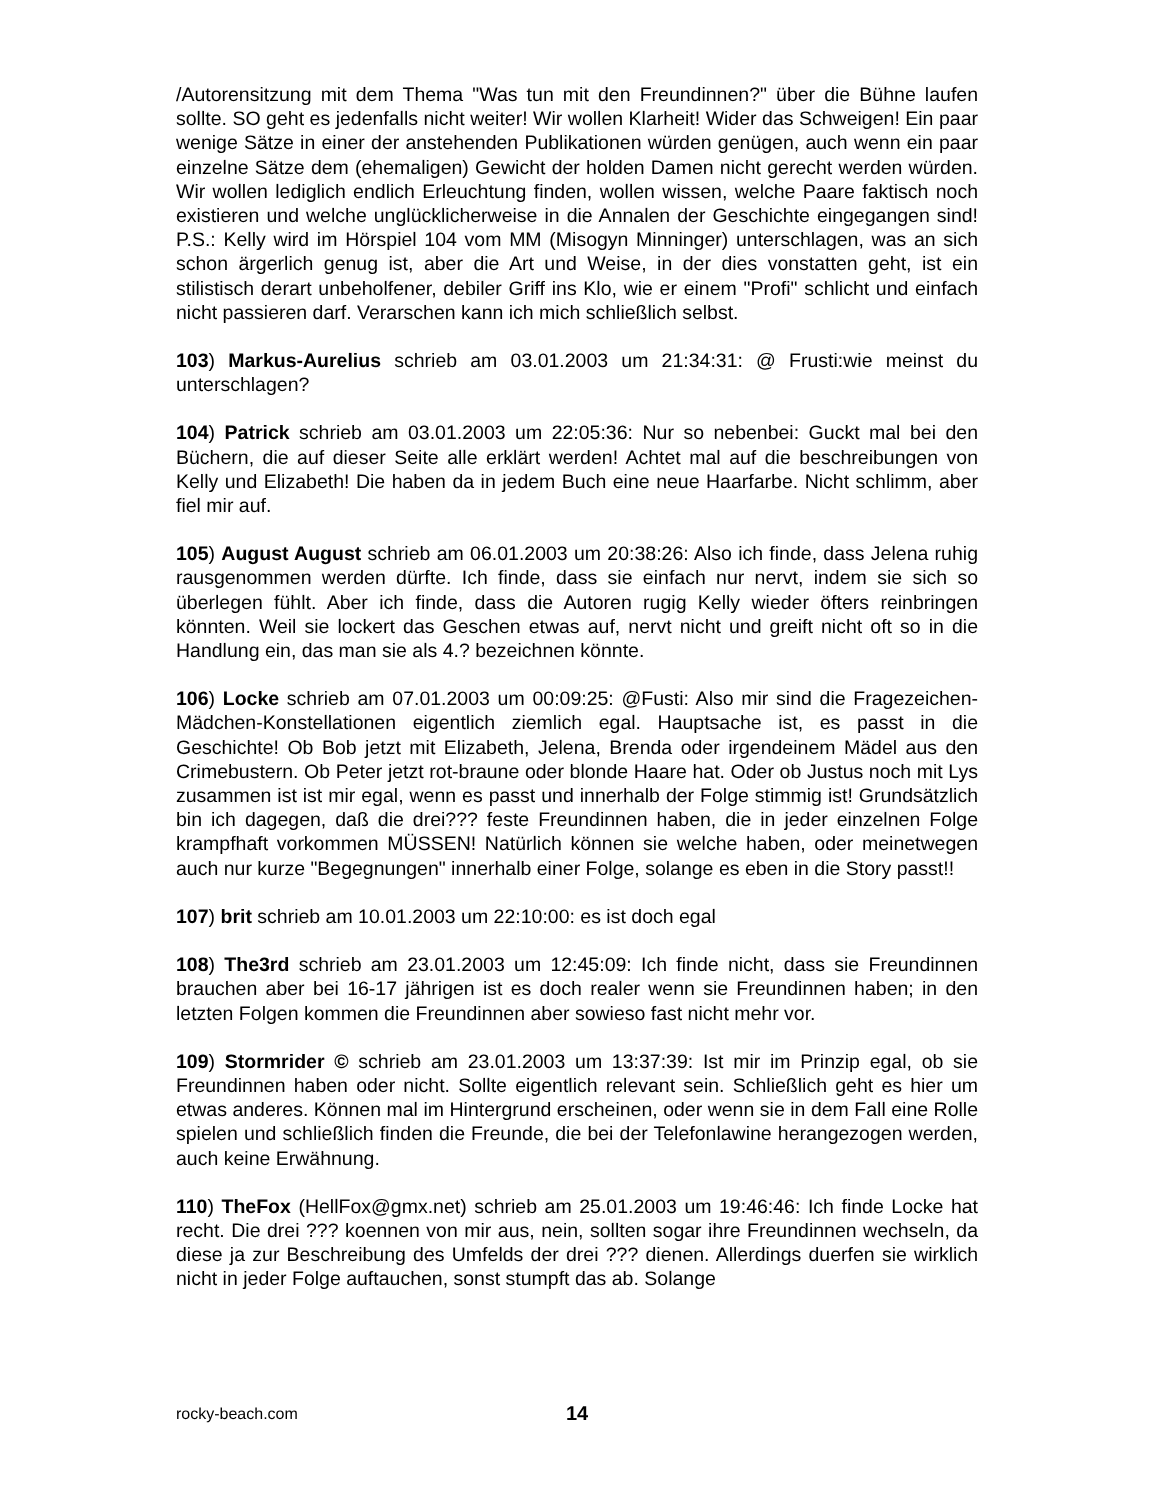/Autorensitzung mit dem Thema "Was tun mit den Freundinnen?" über die Bühne laufen sollte. SO geht es jedenfalls nicht weiter! Wir wollen Klarheit! Wider das Schweigen! Ein paar wenige Sätze in einer der anstehenden Publikationen würden genügen, auch wenn ein paar einzelne Sätze dem (ehemaligen) Gewicht der holden Damen nicht gerecht werden würden. Wir wollen lediglich endlich Erleuchtung finden, wollen wissen, welche Paare faktisch noch existieren und welche unglücklicherweise in die Annalen der Geschichte eingegangen sind! P.S.: Kelly wird im Hörspiel 104 vom MM (Misogyn Minninger) unterschlagen, was an sich schon ärgerlich genug ist, aber die Art und Weise, in der dies vonstatten geht, ist ein stilistisch derart unbeholfener, debiler Griff ins Klo, wie er einem "Profi" schlicht und einfach nicht passieren darf. Verarschen kann ich mich schließlich selbst.
103) Markus-Aurelius schrieb am 03.01.2003 um 21:34:31: @ Frusti:wie meinst du unterschlagen?
104) Patrick schrieb am 03.01.2003 um 22:05:36: Nur so nebenbei: Guckt mal bei den Büchern, die auf dieser Seite alle erklärt werden! Achtet mal auf die beschreibungen von Kelly und Elizabeth! Die haben da in jedem Buch eine neue Haarfarbe. Nicht schlimm, aber fiel mir auf.
105) August August schrieb am 06.01.2003 um 20:38:26: Also ich finde, dass Jelena ruhig rausgenommen werden dürfte. Ich finde, dass sie einfach nur nervt, indem sie sich so überlegen fühlt. Aber ich finde, dass die Autoren rugig Kelly wieder öfters reinbringen könnten. Weil sie lockert das Geschen etwas auf, nervt nicht und greift nicht oft so in die Handlung ein, das man sie als 4.? bezeichnen könnte.
106) Locke schrieb am 07.01.2003 um 00:09:25: @Fusti: Also mir sind die Fragezeichen-Mädchen-Konstellationen eigentlich ziemlich egal. Hauptsache ist, es passt in die Geschichte! Ob Bob jetzt mit Elizabeth, Jelena, Brenda oder irgendeinem Mädel aus den Crimebustern. Ob Peter jetzt rot-braune oder blonde Haare hat. Oder ob Justus noch mit Lys zusammen ist ist mir egal, wenn es passt und innerhalb der Folge stimmig ist! Grundsätzlich bin ich dagegen, daß die drei??? feste Freundinnen haben, die in jeder einzelnen Folge krampfhaft vorkommen MÜSSEN! Natürlich können sie welche haben, oder meinetwegen auch nur kurze "Begegnungen" innerhalb einer Folge, solange es eben in die Story passt!!
107) brit schrieb am 10.01.2003 um 22:10:00: es ist doch egal
108) The3rd schrieb am 23.01.2003 um 12:45:09: Ich finde nicht, dass sie Freundinnen brauchen aber bei 16-17 jährigen ist es doch realer wenn sie Freundinnen haben; in den letzten Folgen kommen die Freundinnen aber sowieso fast nicht mehr vor.
109) Stormrider © schrieb am 23.01.2003 um 13:37:39: Ist mir im Prinzip egal, ob sie Freundinnen haben oder nicht. Sollte eigentlich relevant sein. Schließlich geht es hier um etwas anderes. Können mal im Hintergrund erscheinen, oder wenn sie in dem Fall eine Rolle spielen und schließlich finden die Freunde, die bei der Telefonlawine herangezogen werden, auch keine Erwähnung.
110) TheFox (HellFox@gmx.net) schrieb am 25.01.2003 um 19:46:46: Ich finde Locke hat recht. Die drei ??? koennen von mir aus, nein, sollten sogar ihre Freundinnen wechseln, da diese ja zur Beschreibung des Umfelds der drei ??? dienen. Allerdings duerfen sie wirklich nicht in jeder Folge auftauchen, sonst stumpft das ab. Solange
rocky-beach.com 14